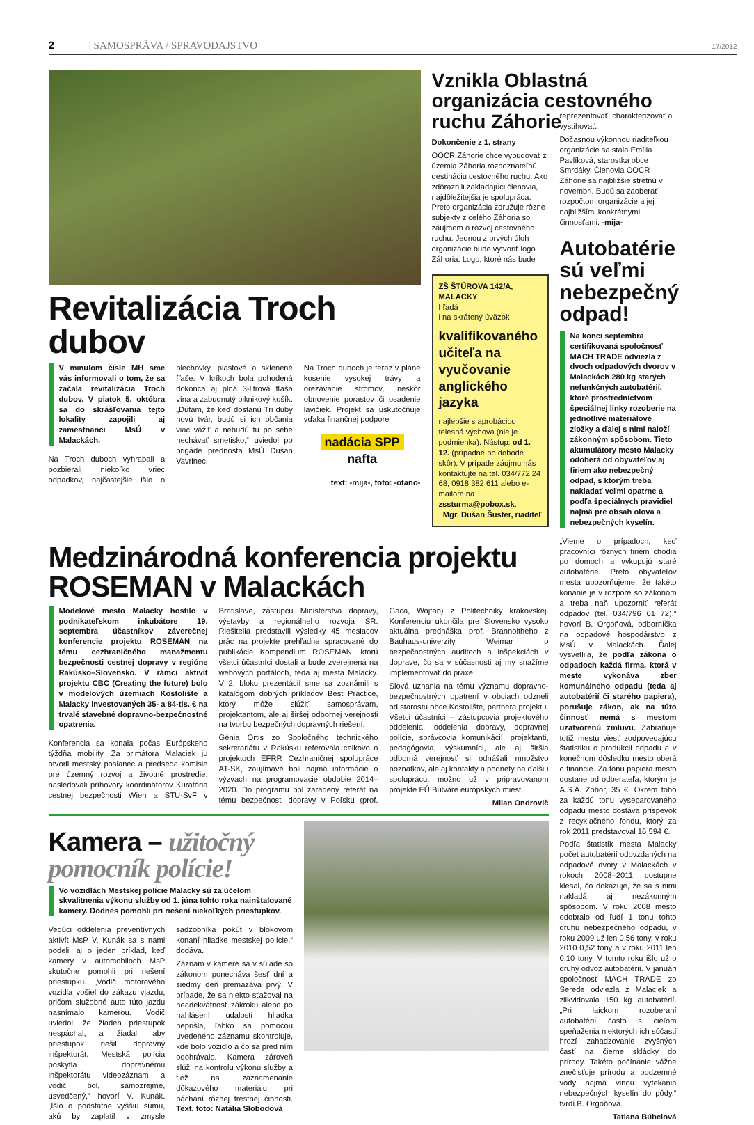2 | SAMOSPRÁVA / SPRAVODAJSTVO 17/2012
Revitalizácia Troch dubov
V minulom čísle MH sme vás informovali o tom, že sa začala revitalizácia Troch dubov. V piatok 5. októbra sa do skrášľovania tejto lokality zapojili aj zamestnanci MsÚ v Malackách.
Na Troch duboch vyhrabali a pozbierali niekoľko vriec odpadkov, najčastejšie išlo o plechovky, plastové a sklenené fľaše. V kríkoch bola pohodená dokonca aj plná 3-litrová fľaša vína a zabudnutý piknikový košík. „Dúfam, že keď dostanú Tri duby novú tvár, budú si ich občania viac vážiť a nebudú tu po sebe nechávať smetisko,“ uviedol po brigáde prednosta MsÚ Dušan Vavrinec.
Na Troch duboch je teraz v pláne kosenie vysokej trávy a orezávanie stromov, neskôr obnovenie porastov či osadenie lavičiek. Projekt sa uskutočňuje vďaka finančnej podpore
nadácia SPP
nafta
text: -mija-, foto: -otano-
Vznikla Oblastná organizácia cestovného ruchu Záhorie
Dokončenie z 1. strany
OOCR Záhorie chce vybudovať z územia Záhoria rozpoznateľnú destináciu cestovného ruchu. Ako zdôraznili zakladajúci členovia, najdôležitejšia je spolupráca. Preto organizácia združuje rôzne subjekty z celého Záhoria so záujmom o rozvoj cestovného ruchu. Jednou z prvých úloh organizácie bude vytvoriť logo Záhoria. Logo, ktoré nás bude
ZŠ ŠTÚROVA 142/A, MALACKY
hľadá
i na skrátený úväzok
kvalifikovaného učiteľa na vyučovanie anglického jazyka
najlepšie s aprobáciou telesná výchova (nie je podmienka). Nástup: od 1. 12. (prípadne po dohode i skôr). V prípade záujmu nás kontaktujte na tel. 034/772 24 68, 0918 382 611 alebo e-mailom na zssturma@pobox.sk.
Mgr. Dušan Šuster, riaditeľ
reprezentovať, charakterizovať a vystihovať.
Dočasnou výkonnou riaditeľkou organizácie sa stala Emília Pavlíková, starostka obce Smrdáky. Členovia OOCR Záhorie sa najbližšie stretnú v novembri. Budú sa zaoberať rozpočtom organizácie a jej najbližšími konkrétnymi činnosťami. -mija-
Autobatérie sú veľmi nebezpečný odpad!
Na konci septembra certifikovaná spoločnosť MACH TRADE odviezla z dvoch odpadových dvorov v Malackách 280 kg starých nefunkčných autobatérií, ktoré prostredníctvom špeciálnej linky rozoberie na jednotlivé materiálové zložky a ďalej s nimi naloží zákonným spôsobom. Tieto akumulátory mesto Malacky odoberá od obyvateľov aj firiem ako nebezpečný odpad, s ktorým treba nakladať veľmi opatrne a podľa špeciálnych pravidiel najmä pre obsah olova a nebezpečných kyselín.
Medzinárodná konferencia projektu ROSEMAN v Malackách
Modelové mesto Malacky hostilo v podnikateľskom inkubátore 19. septembra účastníkov záverečnej konferencie projektu ROSEMAN na tému cezhraničného manažmentu bezpečnosti cestnej dopravy v regióne Rakúsko–Slovensko. V rámci aktivít projektu CBC (Creating the future) bolo v modelových územiach Kostolište a Malacky investovaných 35- a 84-tis. € na trvalé stavebné dopravno-bezpečnostné opatrenia.
Konferencia sa konala počas Európskeho týždňa mobility. Za primátora Malaciek ju otvoril mestský poslanec a predseda komisie pre územný rozvoj a životné prostredie, nasledovali príhovory koordinátorov Kuratória cestnej bezpečnosti Wien a STU-SvF v Bratislave, zástupcu Ministerstva dopravy, výstavby a regionálneho rozvoja SR. Riešitelia predstavili výsledky 45 mesiacov prác na projekte prehľadne spracované do publikácie Kompendium ROSEMAN, ktorú všetci účastníci dostali a bude zverejnená na webových portáloch, teda aj mesta Malacky. V 2. bloku prezentácií sme sa zoznámili s katalógom dobrých príkladov Best Practice, ktorý môže slúžiť samosprávam, projektantom, ale aj širšej odbornej verejnosti na tvorbu bezpečných dopravných riešení.
Génia Ortis zo Spoločného technického sekretariátu v Rakúsku referovala celkovo o projektoch EFRR Cezhraničnej spolupráce AT-SK, zaujímavé boli najmä informácie o výzvach na programovacie obdobie 2014–2020. Do programu bol zaradený referát na tému bezpečnosti dopravy v Poľsku (prof. Gaca, Wojtan) z Politechniky krakovskej. Konferenciu ukončila pre Slovensko vysoko aktuálna prednáška prof. Brannoltheho z Bauhaus-univerzity Weimar o bezpečnostných auditoch a inšpekciách v doprave, čo sa v súčasnosti aj my snažíme implementovať do praxe.
Slová uznania na tému významu dopravno-bezpečnostných opatrení v obciach odzneli od starostu obce Kostolište, partnera projektu. Všetci účastníci – zástupcovia projektového oddelenia, oddelenia dopravy, dopravnej polície, správcovia komunikácií, projektanti, pedagógovia, výskumníci, ale aj širšia odborná verejnosť si odnášali množstvo poznatkov, ale aj kontakty a podnety na ďalšiu spoluprácu, možno už v pripravovanom projekte EÚ Bulváre európskych miest.
Milan Ondrovič
Kamera – užitočný pomocník polície!
Vo vozidlách Mestskej polície Malacky sú za účelom skvalitnenia výkonu služby od 1. júna tohto roka nainštalované kamery. Dodnes pomohli pri riešení niekoľkých priestupkov.
Vedúci oddelenia preventívnych aktivít MsP V. Kunák sa s nami podelil aj o jeden príklad, keď kamery v automobiloch MsP skutočne pomohli pri riešení priestupku. „Vodič motorového vozidla vošiel do zákazu vjazdu, pričom služobné auto túto jazdu nasnímalo kamerou. Vodič uviedol, že žiaden priestupok nespáchal, a žiadal, aby priestupok riešil dopravný inšpektorát. Mestská polícia poskytla dopravnému inšpektorátu videozáznam a vodič bol, samozrejme, usvedčený,“ hovorí V. Kunák. „Išlo o podstatne vyššiu sumu, akú by zaplatil v zmysle sadzobníka pokút v blokovom konaní hliadke mestskej polície,“ dodáva.
Záznam v kamere sa v súlade so zákonom ponecháva šesť dní a siedmy deň premazáva prvý. V prípade, že sa niekto sťažoval na neadekvátnosť zákroku alebo po nahlásení udalosti hliadka neprišla, ľahko sa pomocou uvedeného záznamu skontroluje, kde bolo vozidlo a čo sa pred ním odohrávalo. Kamera zároveň slúži na kontrolu výkonu služby a tiež na zaznamenanie dôkazového materiálu pri páchaní rôznej trestnej činnosti. Text, foto: Natália Slobodová
„Vieme o prípadoch, keď pracovníci rôznych firiem chodia po domoch a vykupujú staré autobatérie. Preto obyvateľov mesta upozorňujeme, že takéto konanie je v rozpore so zákonom a treba naň upozorniť referát odpadov (tel. 034/796 61 72),“ hovorí B. Orgoňová, odborníčka na odpadové hospodárstvo z MsÚ v Malackách. Ďalej vysvetlila, že podľa zákona o odpadoch každá firma, ktorá v meste vykonáva zber komunálneho odpadu (teda aj autobatérií či starého papiera), porušuje zákon, ak na túto činnosť nemá s mestom uzatvorenú zmluvu. Zabraňuje totiž mestu viesť zodpovedajúcu štatistiku o produkcii odpadu a v konečnom dôsledku mesto oberá o financie. Za tonu papiera mesto dostane od odberateľa, ktorým je A.S.A. Zohor, 35 €. Okrem toho za každú tonu vyseparovaného odpadu mesto dostáva príspevok z recyklačného fondu, ktorý za rok 2011 predstavoval 16 594 €.
Podľa štatistík mesta Malacky počet autobatérií odovzdaných na odpadové dvory v Malackách v rokoch 2008–2011 postupne klesal, čo dokazuje, že sa s nimi nakladá aj nezákonným spôsobom. V roku 2008 mesto odobralo od ľudí 1 tonu tohto druhu nebezpečného odpadu, v roku 2009 už len 0,56 tony, v roku 2010 0,52 tony a v roku 2011 len 0,10 tony. V tomto roku išlo už o druhý odvoz autobatérií. V januári spoločnosť MACH TRADE zo Serede odviezla z Malaciek a zlikvidovala 150 kg autobatérií. „Pri laickom rozoberaní autobatérií často s cieľom speňaženia niektorých ich súčastí hrozí zahadzovanie zvyšných častí na čierne skládky do prírody. Takéto počínanie vážne znečisťuje prírodu a podzemné vody najmä vinou vytekania nebezpečných kyselín do pôdy,“ tvrdí B. Orgoňová.
Tatiana Búbelová